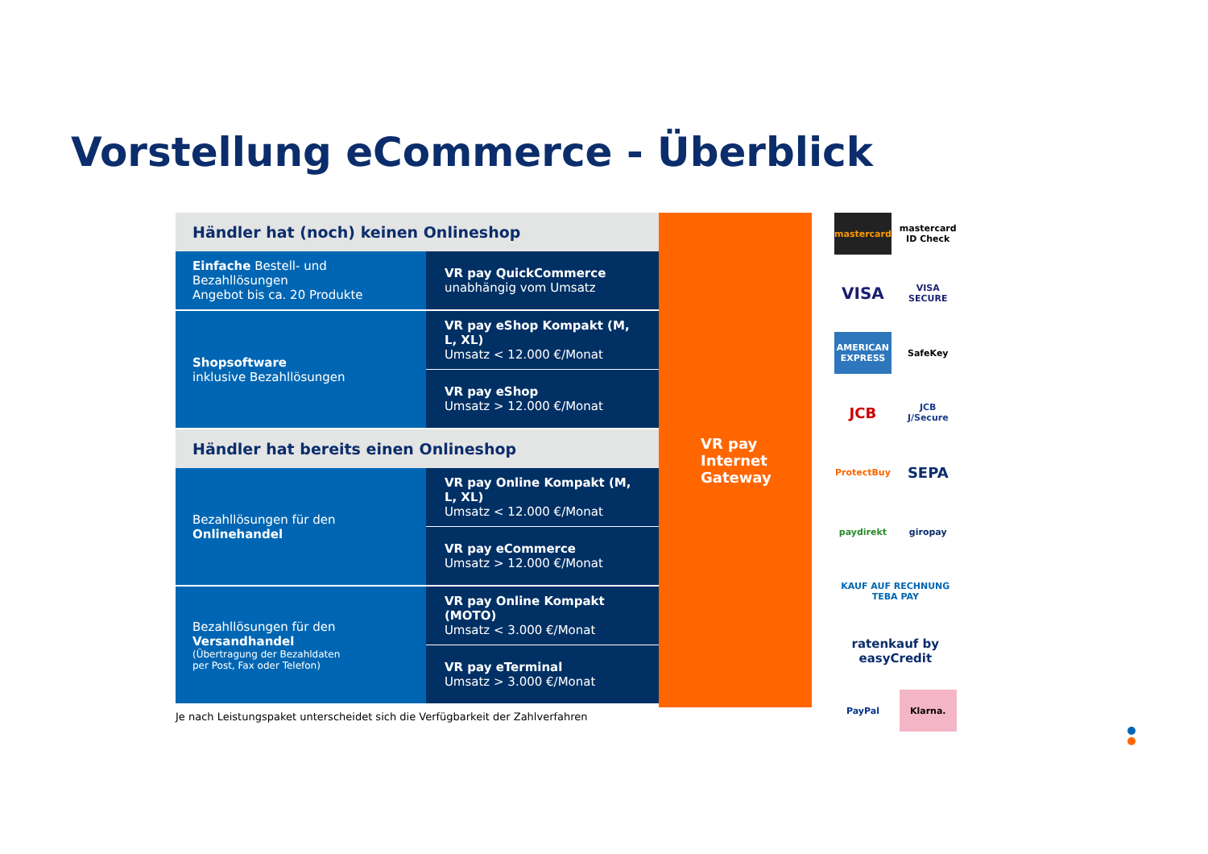Vorstellung eCommerce - Überblick
Händler hat (noch) keinen Onlineshop
Einfache Bestell- und Bezahllösungen
Angebot bis ca. 20 Produkte
VR pay QuickCommerce
unabhängig vom Umsatz
Shopsoftware
inklusive Bezahllösungen
VR pay eShop Kompakt (M, L, XL)
Umsatz < 12.000 €/Monat
VR pay eShop
Umsatz > 12.000 €/Monat
Händler hat bereits einen Onlineshop
Bezahllösungen für den
Onlinehandel
VR pay Online Kompakt (M, L, XL)
Umsatz < 12.000 €/Monat
VR pay eCommerce
Umsatz > 12.000 €/Monat
Bezahllösungen für den
Versandhandel
(Übertragung der Bezahldaten
per Post, Fax oder Telefon)
VR pay Online Kompakt (MOTO)
Umsatz < 3.000 €/Monat
VR pay eTerminal
Umsatz > 3.000 €/Monat
VR pay
Internet
Gateway
mastercard
mastercard ID Check
VISA
VISA SECURE
AMERICAN EXPRESS
SafeKey
JCB
JCB J/Secure
ProtectBuy
SEPA
paydirekt
giropay
KAUF AUF RECHNUNG
TEBA PAY
ratenkauf by easyCredit
PayPal
Klarna.
Je nach Leistungspaket unterscheidet sich die Verfügbarkeit der Zahlverfahren